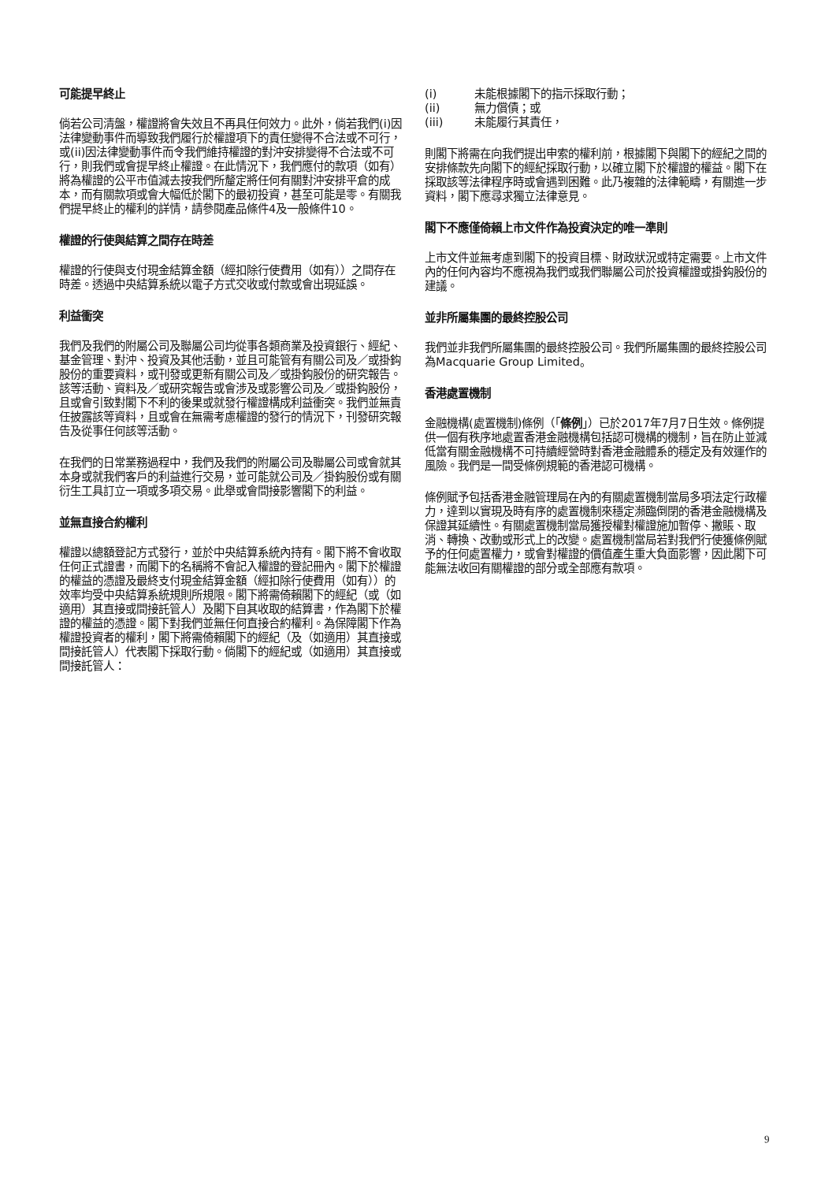可能提早終止
倘若公司清盤，權證將會失效且不再具任何效力。此外，倘若我們(i)因法律變動事件而導致我們履行於權證項下的責任變得不合法或不可行，或(ii)因法律變動事件而令我們維持權證的對沖安排變得不合法或不可行，則我們或會提早終止權證。在此情況下，我們應付的款項（如有）將為權證的公平市值減去按我們所釐定將任何有關對沖安排平倉的成本，而有關款項或會大幅低於閣下的最初投資，甚至可能是零。有關我們提早終止的權利的詳情，請參閱產品條件4及一般條件10。
權證的行使與結算之間存在時差
權證的行使與支付現金結算金額（經扣除行使費用（如有））之間存在時差。透過中央結算系統以電子方式交收或付款或會出現延誤。
利益衝突
我們及我們的附屬公司及聯屬公司均從事各類商業及投資銀行、經紀、基金管理、對沖、投資及其他活動，並且可能管有有關公司及／或掛鈎股份的重要資料，或刊發或更新有關公司及／或掛鈎股份的研究報告。該等活動、資料及／或研究報告或會涉及或影響公司及／或掛鈎股份，且或會引致對閣下不利的後果或就發行權證構成利益衝突。我們並無責任披露該等資料，且或會在無需考慮權證的發行的情況下，刊發研究報告及從事任何該等活動。
在我們的日常業務過程中，我們及我們的附屬公司及聯屬公司或會就其本身或就我們客戶的利益進行交易，並可能就公司及／掛鈎股份或有關衍生工具訂立一項或多項交易。此舉或會間接影響閣下的利益。
並無直接合約權利
權證以總額登記方式發行，並於中央結算系統內持有。閣下將不會收取任何正式證書，而閣下的名稱將不會記入權證的登記冊內。閣下於權證的權益的憑證及最終支付現金結算金額（經扣除行使費用（如有））的效率均受中央結算系統規則所規限。閣下將需倚賴閣下的經紀（或（如適用）其直接或間接託管人）及閣下自其收取的結算書，作為閣下於權證的權益的憑證。閣下對我們並無任何直接合約權利。為保障閣下作為權證投資者的權利，閣下將需倚賴閣下的經紀（及（如適用）其直接或間接託管人）代表閣下採取行動。倘閣下的經紀或（如適用）其直接或間接託管人：
(i) 未能根據閣下的指示採取行動；
(ii) 無力償債；或
(iii) 未能履行其責任，
則閣下將需在向我們提出申索的權利前，根據閣下與閣下的經紀之間的安排條款先向閣下的經紀採取行動，以確立閣下於權證的權益。閣下在採取該等法律程序時或會遇到困難。此乃複雜的法律範疇，有關進一步資料，閣下應尋求獨立法律意見。
閣下不應僅倚賴上市文件作為投資決定的唯一準則
上市文件並無考慮到閣下的投資目標、財政狀況或特定需要。上市文件內的任何內容均不應視為我們或我們聯屬公司於投資權證或掛鈎股份的建議。
並非所屬集團的最終控股公司
我們並非我們所屬集團的最終控股公司。我們所屬集團的最終控股公司為Macquarie Group Limited。
香港處置機制
金融機構(處置機制)條例（「條例」）已於2017年7月7日生效。條例提供一個有秩序地處置香港金融機構包括認可機構的機制，旨在防止並減低當有關金融機構不可持續經營時對香港金融體系的穩定及有效運作的風險。我們是一間受條例規範的香港認可機構。
條例賦予包括香港金融管理局在內的有關處置機制當局多項法定行政權力，達到以實現及時有序的處置機制來穩定瀕臨倒閉的香港金融機構及保證其延續性。有關處置機制當局獲授權對權證施加暫停、撇賬、取消、轉換、改動或形式上的改變。處置機制當局若對我們行使獲條例賦予的任何處置權力，或會對權證的價值產生重大負面影響，因此閣下可能無法收回有關權證的部分或全部應有款項。
9